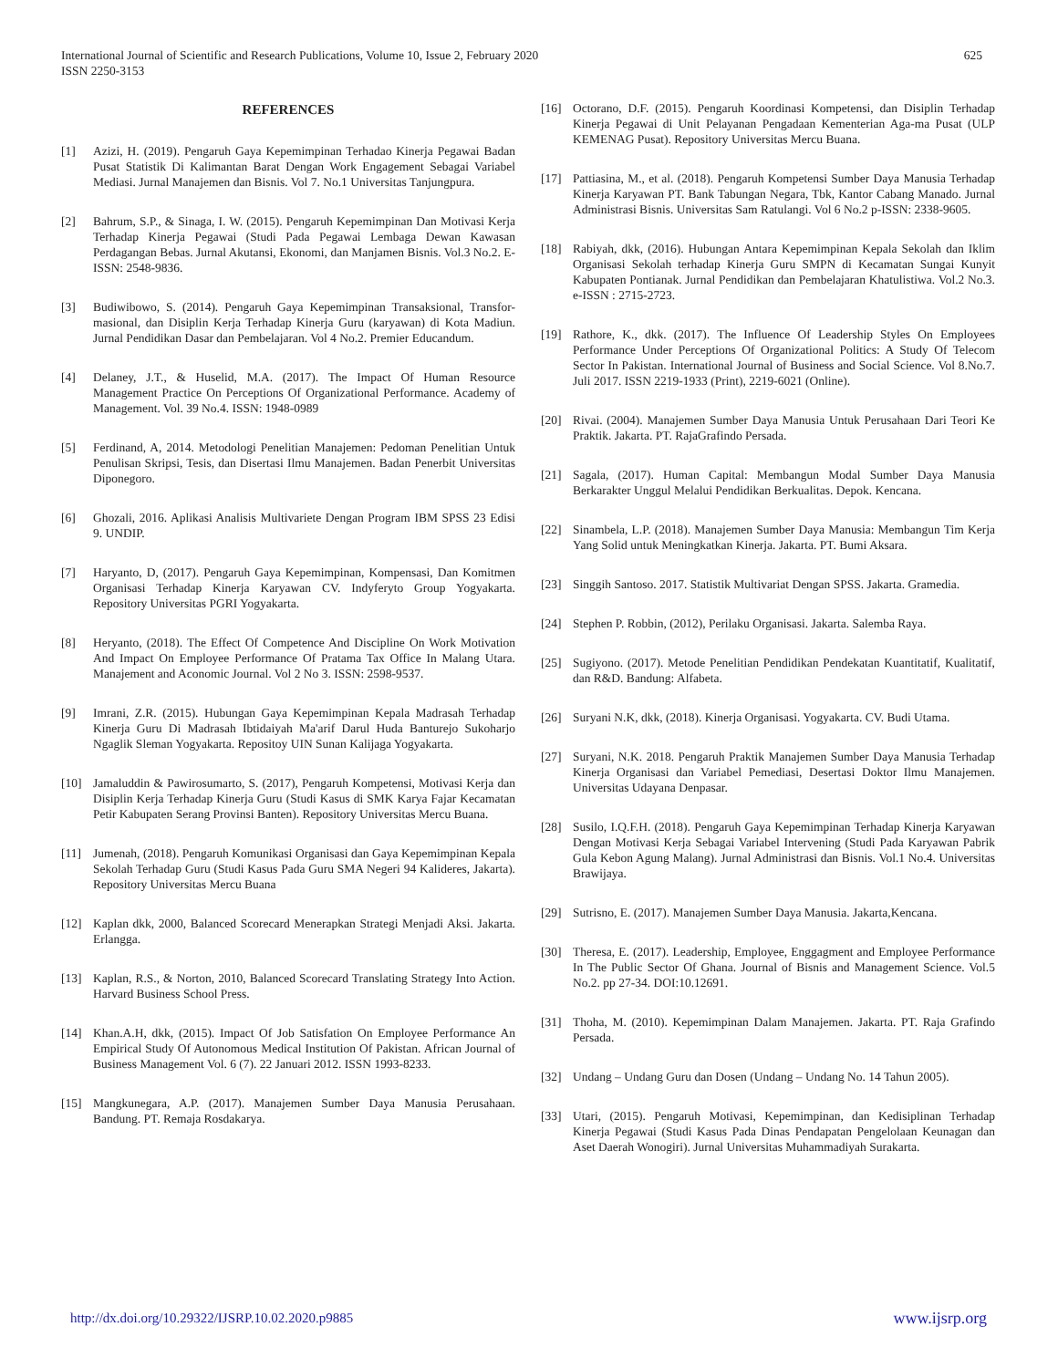625 International Journal of Scientific and Research Publications, Volume 10, Issue 2, February 2020
ISSN 2250-3153
REFERENCES
[1] Azizi, H. (2019). Pengaruh Gaya Kepemimpinan Terhadao Kinerja Pegawai Badan Pusat Statistik Di Kalimantan Barat Dengan Work Engagement Sebagai Variabel Mediasi. Jurnal Manajemen dan Bisnis. Vol 7. No.1 Universitas Tanjungpura.
[2] Bahrum, S.P., & Sinaga, I. W. (2015). Pengaruh Kepemimpinan Dan Motivasi Kerja Terhadap Kinerja Pegawai (Studi Pada Pegawai Lembaga Dewan Kawasan Perdagangan Bebas. Jurnal Akutansi, Ekonomi, dan Manjamen Bisnis. Vol.3 No.2. E-ISSN: 2548-9836.
[3] Budiwibowo, S. (2014). Pengaruh Gaya Kepemimpinan Transaksional, Transfor-masional, dan Disiplin Kerja Terhadap Kinerja Guru (karyawan) di Kota Madiun. Jurnal Pendidikan Dasar dan Pembelajaran. Vol 4 No.2. Premier Educandum.
[4] Delaney, J.T., & Huselid, M.A. (2017). The Impact Of Human Resource Management Practice On Perceptions Of Organizational Performance. Academy of Management. Vol. 39 No.4. ISSN: 1948-0989
[5] Ferdinand, A, 2014. Metodologi Penelitian Manajemen: Pedoman Penelitian Untuk Penulisan Skripsi, Tesis, dan Disertasi Ilmu Manajemen. Badan Penerbit Universitas Diponegoro.
[6] Ghozali, 2016. Aplikasi Analisis Multivariete Dengan Program IBM SPSS 23 Edisi 9. UNDIP.
[7] Haryanto, D, (2017). Pengaruh Gaya Kepemimpinan, Kompensasi, Dan Komitmen Organisasi Terhadap Kinerja Karyawan CV. Indyferyto Group Yogyakarta. Repository Universitas PGRI Yogyakarta.
[8] Heryanto, (2018). The Effect Of Competence And Discipline On Work Motivation And Impact On Employee Performance Of Pratama Tax Office In Malang Utara. Manajement and Aconomic Journal. Vol 2 No 3. ISSN: 2598-9537.
[9] Imrani, Z.R. (2015). Hubungan Gaya Kepemimpinan Kepala Madrasah Terhadap Kinerja Guru Di Madrasah Ibtidaiyah Ma'arif Darul Huda Banturejo Sukoharjo Ngaglik Sleman Yogyakarta. Repositoy UIN Sunan Kalijaga Yogyakarta.
[10] Jamaluddin & Pawirosumarto, S. (2017), Pengaruh Kompetensi, Motivasi Kerja dan Disiplin Kerja Terhadap Kinerja Guru (Studi Kasus di SMK Karya Fajar Kecamatan Petir Kabupaten Serang Provinsi Banten). Repository Universitas Mercu Buana.
[11] Jumenah, (2018). Pengaruh Komunikasi Organisasi dan Gaya Kepemimpinan Kepala Sekolah Terhadap Guru (Studi Kasus Pada Guru SMA Negeri 94 Kalideres, Jakarta). Repository Universitas Mercu Buana
[12] Kaplan dkk, 2000, Balanced Scorecard Menerapkan Strategi Menjadi Aksi. Jakarta. Erlangga.
[13] Kaplan, R.S., & Norton, 2010, Balanced Scorecard Translating Strategy Into Action. Harvard Business School Press.
[14] Khan.A.H, dkk, (2015). Impact Of Job Satisfation On Employee Performance An Empirical Study Of Autonomous Medical Institution Of Pakistan. African Journal of Business Management Vol. 6 (7). 22 Januari 2012. ISSN 1993-8233.
[15] Mangkunegara, A.P. (2017). Manajemen Sumber Daya Manusia Perusahaan. Bandung. PT. Remaja Rosdakarya.
[16] Octorano, D.F. (2015). Pengaruh Koordinasi Kompetensi, dan Disiplin Terhadap Kinerja Pegawai di Unit Pelayanan Pengadaan Kementerian Aga-ma Pusat (ULP KEMENAG Pusat). Repository Universitas Mercu Buana.
[17] Pattiasina, M., et al. (2018). Pengaruh Kompetensi Sumber Daya Manusia Terhadap Kinerja Karyawan PT. Bank Tabungan Negara, Tbk, Kantor Cabang Manado. Jurnal Administrasi Bisnis. Universitas Sam Ratulangi. Vol 6 No.2 p-ISSN: 2338-9605.
[18] Rabiyah, dkk, (2016). Hubungan Antara Kepemimpinan Kepala Sekolah dan Iklim Organisasi Sekolah terhadap Kinerja Guru SMPN di Kecamatan Sungai Kunyit Kabupaten Pontianak. Jurnal Pendidikan dan Pembelajaran Khatulistiwa. Vol.2 No.3. e-ISSN : 2715-2723.
[19] Rathore, K., dkk. (2017). The Influence Of Leadership Styles On Employees Performance Under Perceptions Of Organizational Politics: A Study Of Telecom Sector In Pakistan. International Journal of Business and Social Science. Vol 8.No.7. Juli 2017. ISSN 2219-1933 (Print), 2219-6021 (Online).
[20] Rivai. (2004). Manajemen Sumber Daya Manusia Untuk Perusahaan Dari Teori Ke Praktik. Jakarta. PT. RajaGrafindo Persada.
[21] Sagala, (2017). Human Capital: Membangun Modal Sumber Daya Manusia Berkarakter Unggul Melalui Pendidikan Berkualitas. Depok. Kencana.
[22] Sinambela, L.P. (2018). Manajemen Sumber Daya Manusia: Membangun Tim Kerja Yang Solid untuk Meningkatkan Kinerja. Jakarta. PT. Bumi Aksara.
[23] Singgih Santoso. 2017. Statistik Multivariat Dengan SPSS. Jakarta. Gramedia.
[24] Stephen P. Robbin, (2012), Perilaku Organisasi. Jakarta. Salemba Raya.
[25] Sugiyono. (2017). Metode Penelitian Pendidikan Pendekatan Kuantitatif, Kualitatif, dan R&D. Bandung: Alfabeta.
[26] Suryani N.K, dkk, (2018). Kinerja Organisasi. Yogyakarta. CV. Budi Utama.
[27] Suryani, N.K. 2018. Pengaruh Praktik Manajemen Sumber Daya Manusia Terhadap Kinerja Organisasi dan Variabel Pemediasi, Desertasi Doktor Ilmu Manajemen. Universitas Udayana Denpasar.
[28] Susilo, I.Q.F.H. (2018). Pengaruh Gaya Kepemimpinan Terhadap Kinerja Karyawan Dengan Motivasi Kerja Sebagai Variabel Intervening (Studi Pada Karyawan Pabrik Gula Kebon Agung Malang). Jurnal Administrasi dan Bisnis. Vol.1 No.4. Universitas Brawijaya.
[29] Sutrisno, E. (2017). Manajemen Sumber Daya Manusia. Jakarta,Kencana.
[30] Theresa, E. (2017). Leadership, Employee, Enggagment and Employee Performance In The Public Sector Of Ghana. Journal of Bisnis and Management Science. Vol.5 No.2. pp 27-34. DOI:10.12691.
[31] Thoha, M. (2010). Kepemimpinan Dalam Manajemen. Jakarta. PT. Raja Grafindo Persada.
[32] Undang – Undang Guru dan Dosen (Undang – Undang No. 14 Tahun 2005).
[33] Utari, (2015). Pengaruh Motivasi, Kepemimpinan, dan Kedisiplinan Terhadap Kinerja Pegawai (Studi Kasus Pada Dinas Pendapatan Pengelolaan Keunagan dan Aset Daerah Wonogiri). Jurnal Universitas Muhammadiyah Surakarta.
www.ijsrp.org http://dx.doi.org/10.29322/IJSRP.10.02.2020.p9885